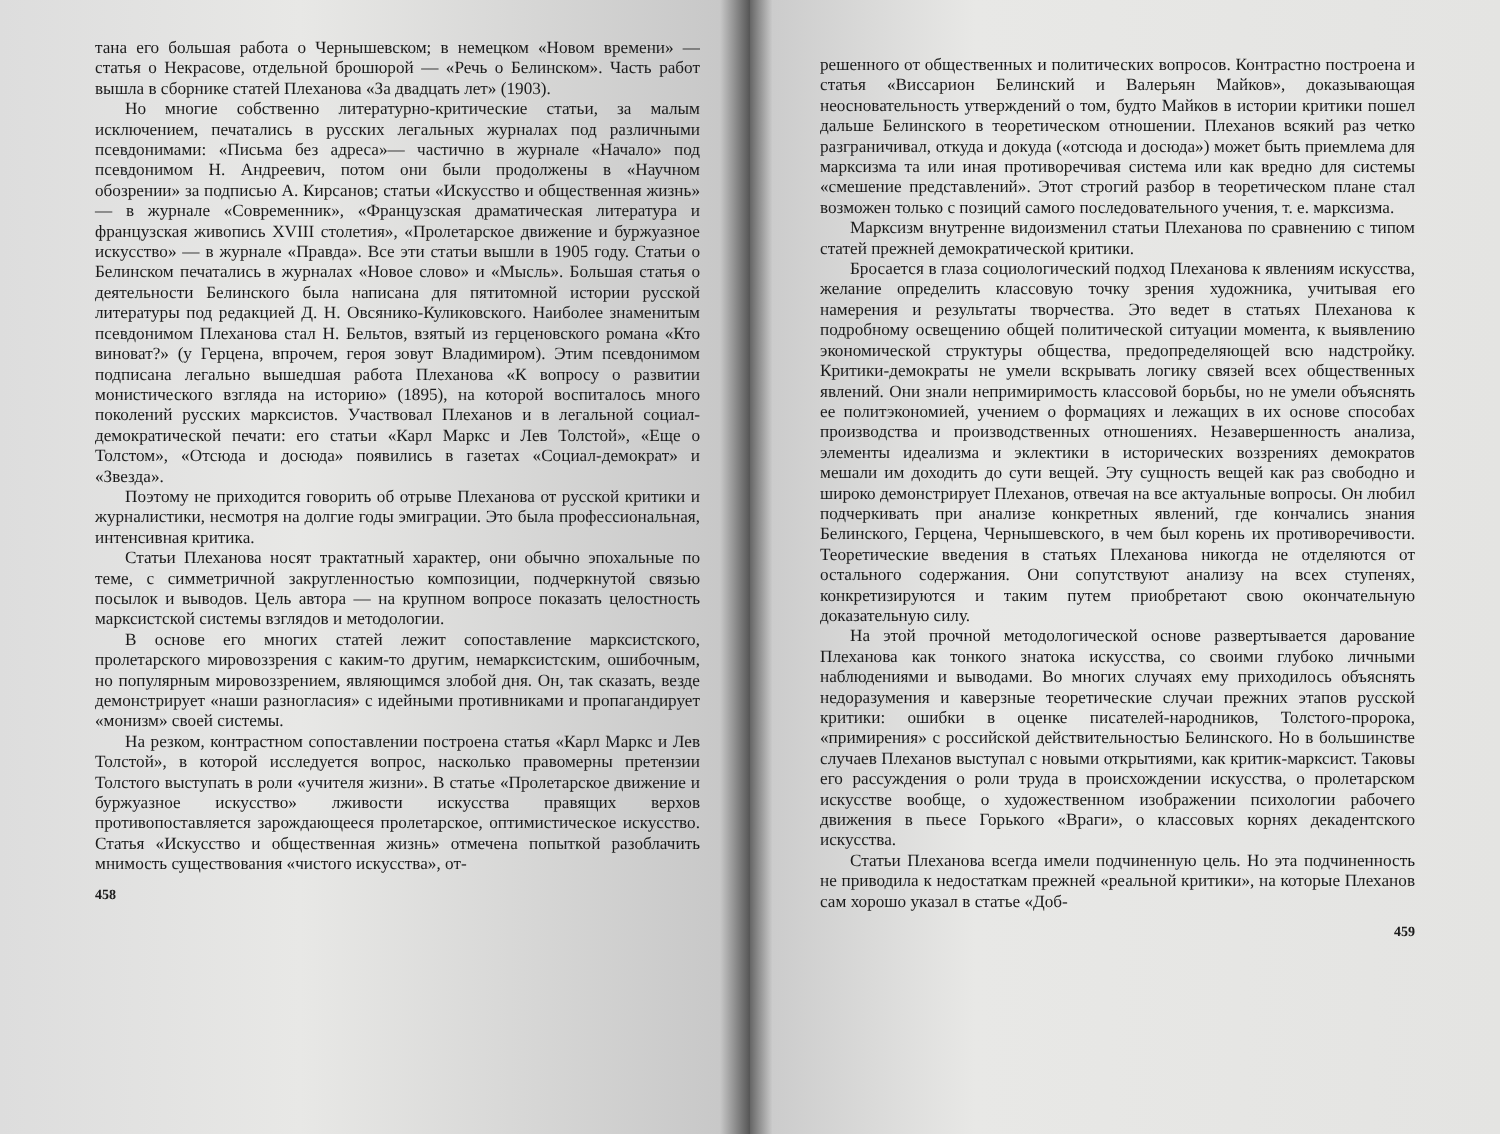тана его большая работа о Чернышевском; в немецком «Новом времени» — статья о Некрасове, отдельной брошюрой — «Речь о Белинском». Часть работ вышла в сборнике статей Плеханова «За двадцать лет» (1903).
Но многие собственно литературно-критические статьи, за малым исключением, печатались в русских легальных журналах под различными псевдонимами: «Письма без адреса»— частично в журнале «Начало» под псевдонимом Н. Андреевич, потом они были продолжены в «Научном обозрении» за подписью А. Кирсанов; статьи «Искусство и общественная жизнь» — в журнале «Современник», «Французская драматическая литература и французская живопись XVIII столетия», «Пролетарское движение и буржуазное искусство» — в журнале «Правда». Все эти статьи вышли в 1905 году. Статьи о Белинском печатались в журналах «Новое слово» и «Мысль». Большая статья о деятельности Белинского была написана для пятитомной истории русской литературы под редакцией Д. Н. Овсянико-Куликовского. Наиболее знаменитым псевдонимом Плеханова стал Н. Бельтов, взятый из герценовского романа «Кто виноват?» (у Герцена, впрочем, героя зовут Владимиром). Этим псевдонимом подписана легально вышедшая работа Плеханова «К вопросу о развитии монистического взгляда на историю» (1895), на которой воспиталось много поколений русских марксистов. Участвовал Плеханов и в легальной социал-демократической печати: его статьи «Карл Маркс и Лев Толстой», «Еще о Толстом», «Отсюда и досюда» появились в газетах «Социал-демократ» и «Звезда».
Поэтому не приходится говорить об отрыве Плеханова от русской критики и журналистики, несмотря на долгие годы эмиграции. Это была профессиональная, интенсивная критика.
Статьи Плеханова носят трактатный характер, они обычно эпохальные по теме, с симметричной закругленностью композиции, подчеркнутой связью посылок и выводов. Цель автора — на крупном вопросе показать целостность марксистской системы взглядов и методологии.
В основе его многих статей лежит сопоставление марксистского, пролетарского мировоззрения с каким-то другим, немарксистским, ошибочным, но популярным мировоззрением, являющимся злобой дня. Он, так сказать, везде демонстрирует «наши разногласия» с идейными противниками и пропагандирует «монизм» своей системы.
На резком, контрастном сопоставлении построена статья «Карл Маркс и Лев Толстой», в которой исследуется вопрос, насколько правомерны претензии Толстого выступать в роли «учителя жизни». В статье «Пролетарское движение и буржуазное искусство» лживости искусства правящих верхов противопоставляется зарождающееся пролетарское, оптимистическое искусство. Статья «Искусство и общественная жизнь» отмечена попыткой разоблачить мнимость существования «чистого искусства», от-
458
решенного от общественных и политических вопросов. Контрастно построена и статья «Виссарион Белинский и Валерьян Майков», доказывающая неосновательность утверждений о том, будто Майков в истории критики пошел дальше Белинского в теоретическом отношении. Плеханов всякий раз четко разграничивал, откуда и докуда («отсюда и досюда») может быть приемлема для марксизма та или иная противоречивая система или как вредно для системы «смешение представлений». Этот строгий разбор в теоретическом плане стал возможен только с позиций самого последовательного учения, т. е. марксизма.
Марксизм внутренне видоизменил статьи Плеханова по сравнению с типом статей прежней демократической критики.
Бросается в глаза социологический подход Плеханова к явлениям искусства, желание определить классовую точку зрения художника, учитывая его намерения и результаты творчества. Это ведет в статьях Плеханова к подробному освещению общей политической ситуации момента, к выявлению экономической структуры общества, предопределяющей всю надстройку. Критики-демократы не умели вскрывать логику связей всех общественных явлений. Они знали непримиримость классовой борьбы, но не умели объяснять ее политэкономией, учением о формациях и лежащих в их основе способах производства и производственных отношениях. Незавершенность анализа, элементы идеализма и эклектики в исторических воззрениях демократов мешали им доходить до сути вещей. Эту сущность вещей как раз свободно и широко демонстрирует Плеханов, отвечая на все актуальные вопросы. Он любил подчеркивать при анализе конкретных явлений, где кончались знания Белинского, Герцена, Чернышевского, в чем был корень их противоречивости. Теоретические введения в статьях Плеханова никогда не отделяются от остального содержания. Они сопутствуют анализу на всех ступенях, конкретизируются и таким путем приобретают свою окончательную доказательную силу.
На этой прочной методологической основе развертывается дарование Плеханова как тонкого знатока искусства, со своими глубоко личными наблюдениями и выводами. Во многих случаях ему приходилось объяснять недоразумения и каверзные теоретические случаи прежних этапов русской критики: ошибки в оценке писателей-народников, Толстого-пророка, «примирения» с российской действительностью Белинского. Но в большинстве случаев Плеханов выступал с новыми открытиями, как критик-марксист. Таковы его рассуждения о роли труда в происхождении искусства, о пролетарском искусстве вообще, о художественном изображении психологии рабочего движения в пьесе Горького «Враги», о классовых корнях декадентского искусства.
Статьи Плеханова всегда имели подчиненную цель. Но эта подчиненность не приводила к недостаткам прежней «реальной критики», на которые Плеханов сам хорошо указал в статье «Доб-
459